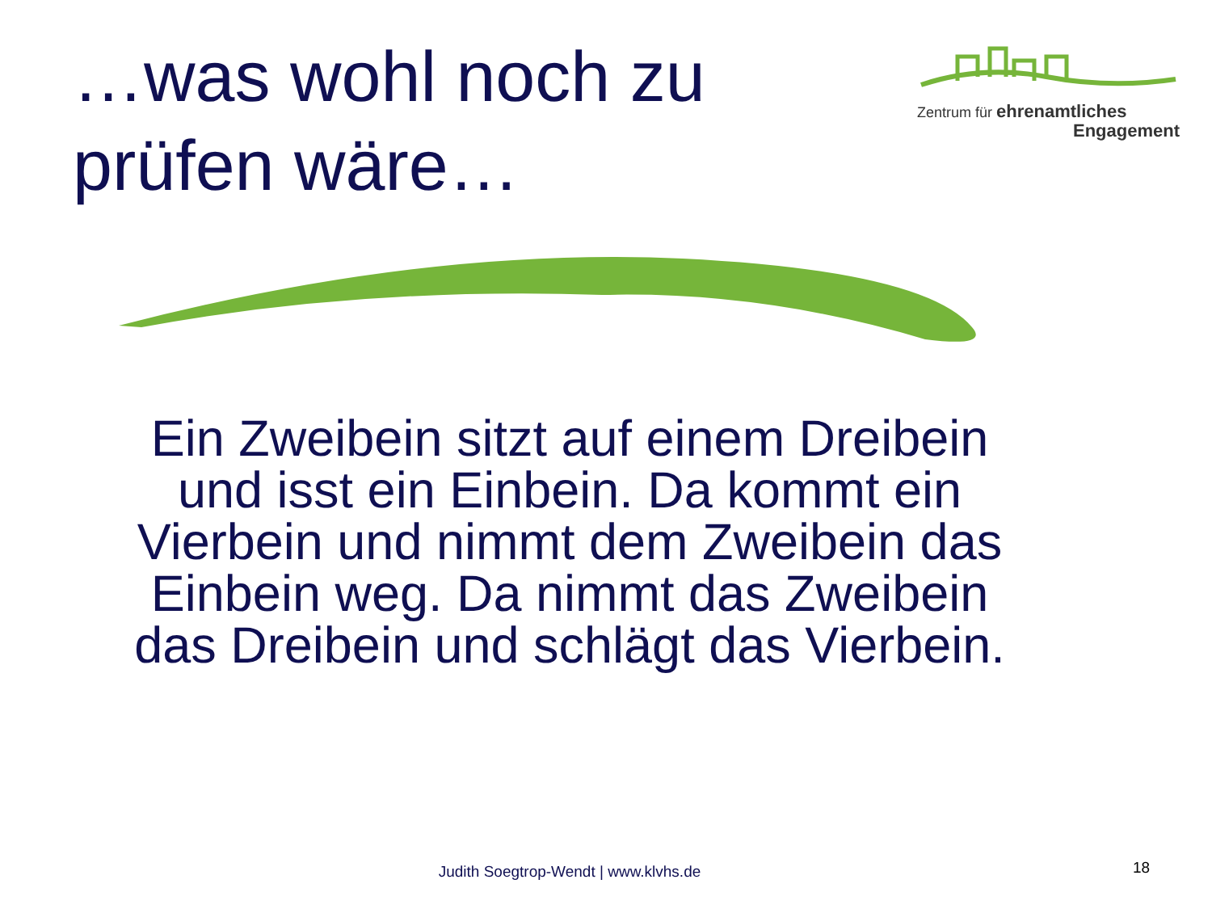…was wohl noch zu
prüfen wäre…
Zentrum für ehrenamtliches
Engagement
Ein Zweibein sitzt auf einem Dreibein und isst ein Einbein. Da kommt ein Vierbein und nimmt dem Zweibein das Einbein weg. Da nimmt das Zweibein das Dreibein und schlägt das Vierbein.
Judith Soegtrop-Wendt | www.klvhs.de 18